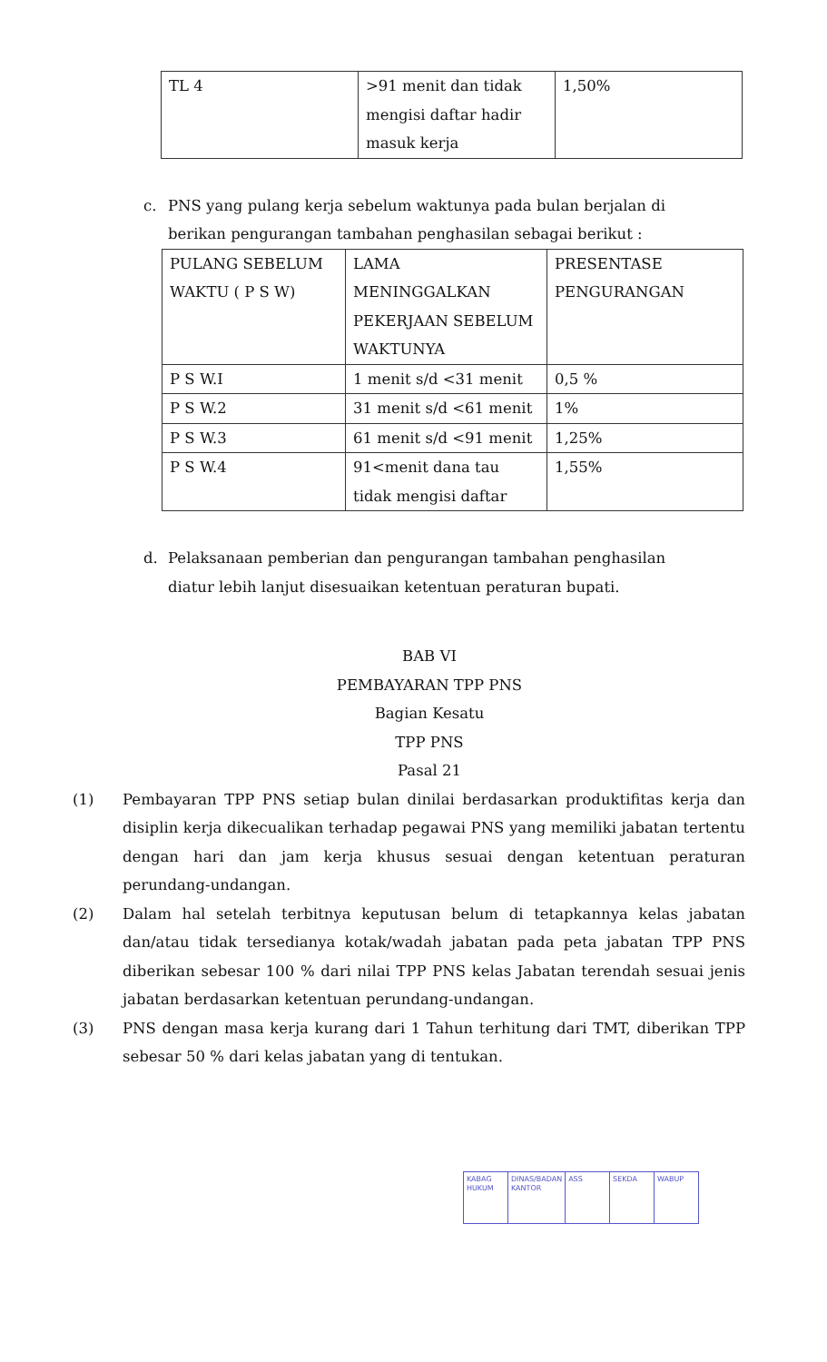| TL 4 | >91 menit dan tidak mengisi daftar hadir masuk kerja | 1,50% |
c. PNS yang pulang kerja sebelum waktunya pada bulan berjalan di berikan pengurangan tambahan penghasilan sebagai berikut :
| PULANG SEBELUM WAKTU ( P S W) | LAMA MENINGGALKAN PEKERJAAN SEBELUM WAKTUNYA | PRESENTASE PENGURANGAN |
| P S W.I | 1 menit s/d <31 menit | 0,5 % |
| P S W.2 | 31 menit s/d <61 menit | 1% |
| P S W.3 | 61 menit s/d <91 menit | 1,25% |
| P S W.4 | 91<menit dana tau tidak mengisi daftar | 1,55% |
d. Pelaksanaan pemberian dan pengurangan tambahan penghasilan diatur lebih lanjut disesuaikan ketentuan peraturan bupati.
BAB VI
PEMBAYARAN TPP PNS
Bagian Kesatu
TPP PNS
Pasal 21
(1) Pembayaran TPP PNS setiap bulan dinilai berdasarkan produktifitas kerja dan disiplin kerja dikecualikan terhadap pegawai PNS yang memiliki jabatan tertentu dengan hari dan jam kerja khusus sesuai dengan ketentuan peraturan perundang-undangan.
(2) Dalam hal setelah terbitnya keputusan belum di tetapkannya kelas jabatan dan/atau tidak tersedianya kotak/wadah jabatan pada peta jabatan TPP PNS diberikan sebesar 100 % dari nilai TPP PNS kelas Jabatan terendah sesuai jenis jabatan berdasarkan ketentuan perundang-undangan.
(3) PNS dengan masa kerja kurang dari 1 Tahun terhitung dari TMT, diberikan TPP sebesar 50 % dari kelas jabatan yang di tentukan.
KABAG HUKUM DINAS/BADAN KANTOR ASS SEKDA WABUP